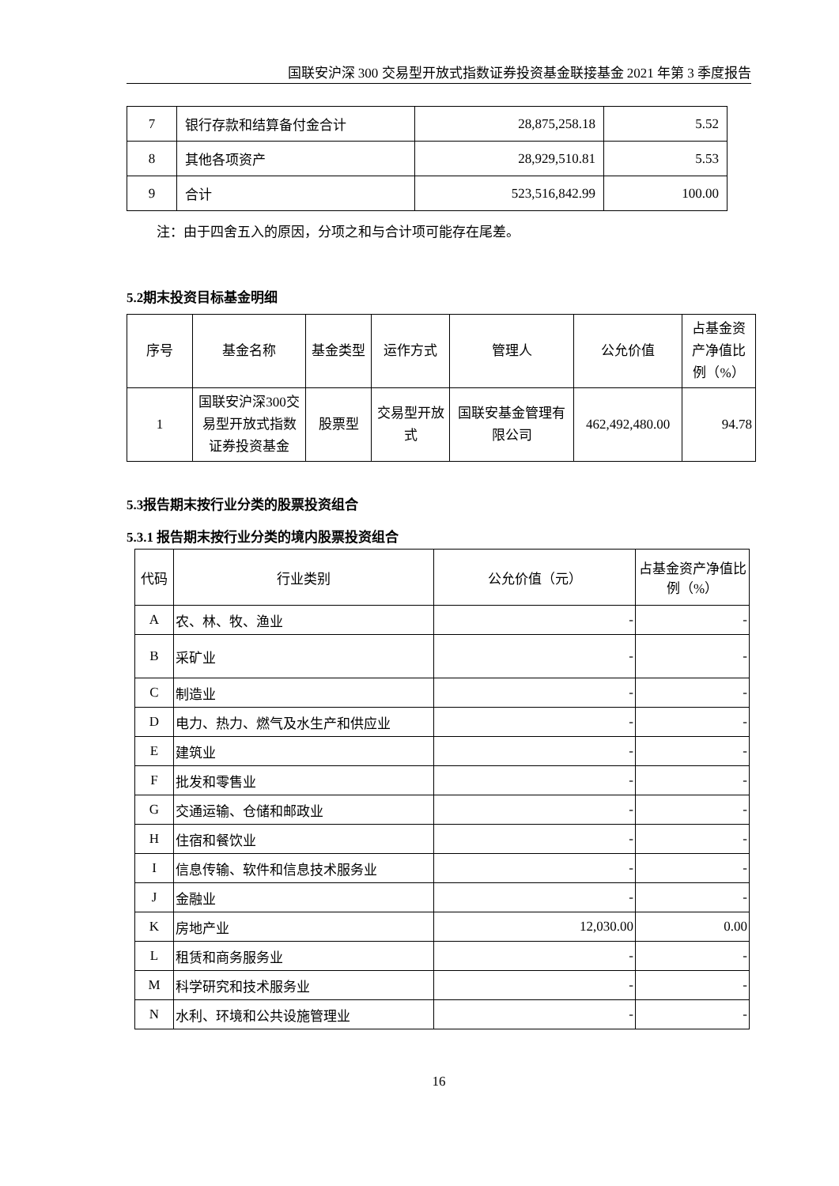国联安沪深 300 交易型开放式指数证券投资基金联接基金 2021 年第 3 季度报告
| 7 | 银行存款和结算备付金合计 | 28,875,258.18 | 5.52 |
| 8 | 其他各项资产 | 28,929,510.81 | 5.53 |
| 9 | 合计 | 523,516,842.99 | 100.00 |
注：由于四舍五入的原因，分项之和与合计项可能存在尾差。
5.2期末投资目标基金明细
| 序号 | 基金名称 | 基金类型 | 运作方式 | 管理人 | 公允价值 | 占基金资产净值比例（%） |
| --- | --- | --- | --- | --- | --- | --- |
| 1 | 国联安沪深300交易型开放式指数证券投资基金 | 股票型 | 交易型开放式 | 国联安基金管理有限公司 | 462,492,480.00 | 94.78 |
5.3报告期末按行业分类的股票投资组合
5.3.1 报告期末按行业分类的境内股票投资组合
| 代码 | 行业类别 | 公允价值（元） | 占基金资产净值比例（%） |
| --- | --- | --- | --- |
| A | 农、林、牧、渔业 | - | - |
| B | 采矿业 | - | - |
| C | 制造业 | - | - |
| D | 电力、热力、燃气及水生产和供应业 | - | - |
| E | 建筑业 | - | - |
| F | 批发和零售业 | - | - |
| G | 交通运输、仓储和邮政业 | - | - |
| H | 住宿和餐饮业 | - | - |
| I | 信息传输、软件和信息技术服务业 | - | - |
| J | 金融业 | - | - |
| K | 房地产业 | 12,030.00 | 0.00 |
| L | 租赁和商务服务业 | - | - |
| M | 科学研究和技术服务业 | - | - |
| N | 水利、环境和公共设施管理业 | - | - |
16